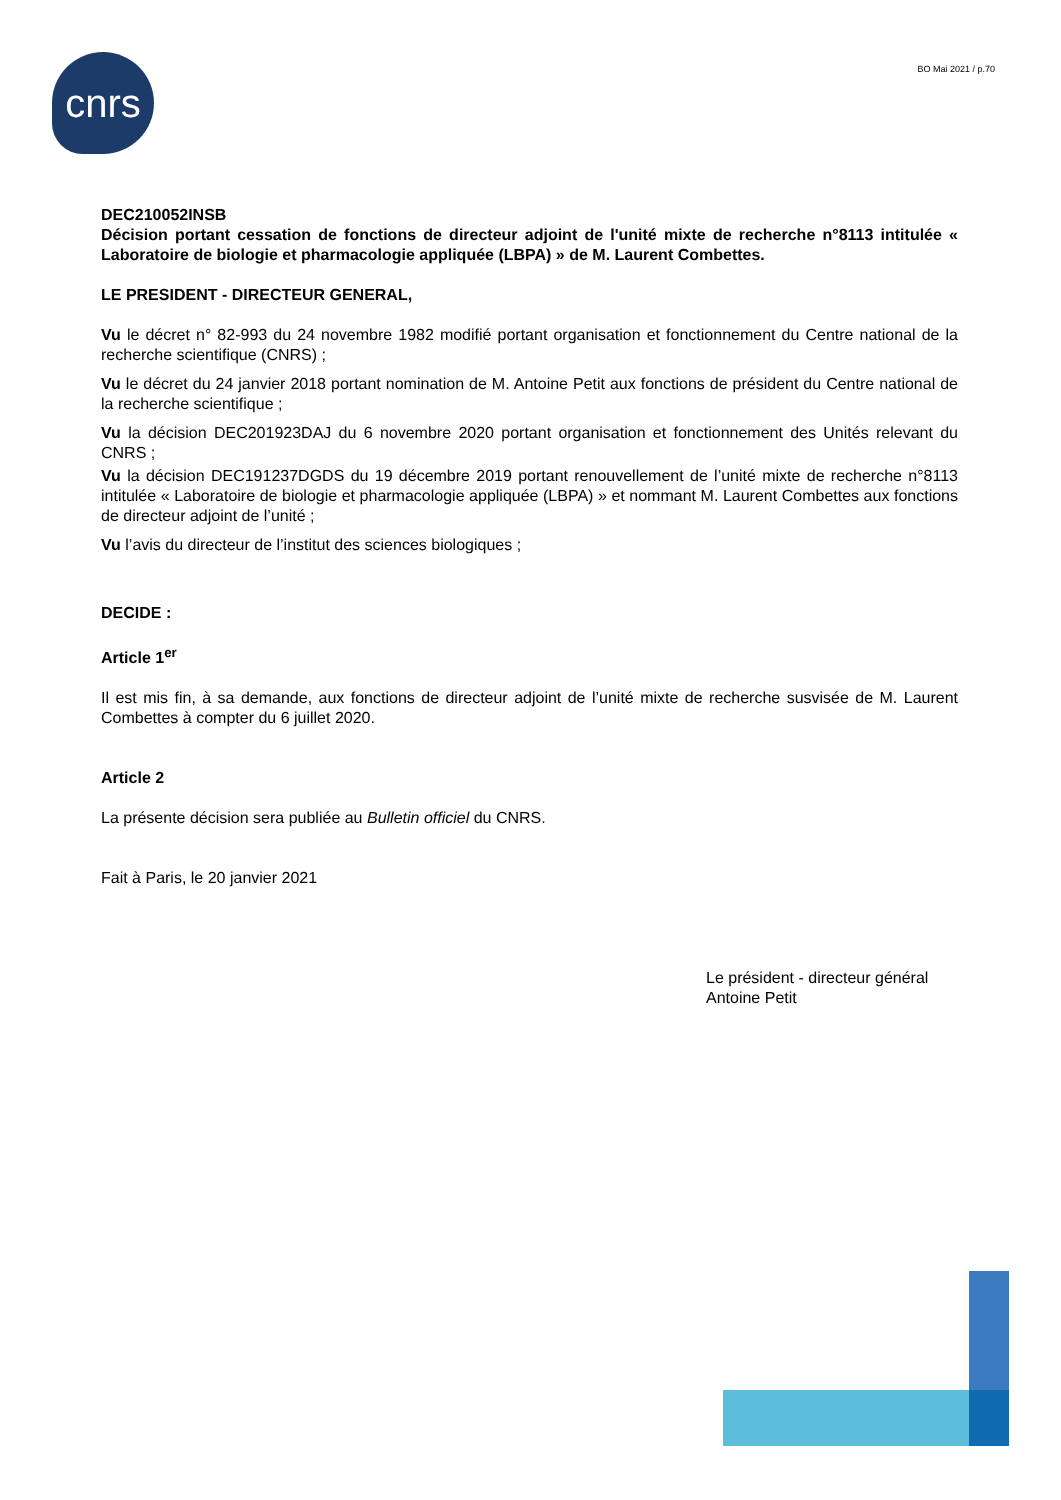cnrs BO Mai 2021 / p.70
DEC210052INSB
Décision portant cessation de fonctions de directeur adjoint de l'unité mixte de recherche n°8113 intitulée « Laboratoire de biologie et pharmacologie appliquée (LBPA) » de M. Laurent Combettes.
LE PRESIDENT - DIRECTEUR GENERAL,
Vu le décret n° 82-993 du 24 novembre 1982 modifié portant organisation et fonctionnement du Centre national de la recherche scientifique (CNRS) ;
Vu le décret du 24 janvier 2018 portant nomination de M. Antoine Petit aux fonctions de président du Centre national de la recherche scientifique ;
Vu la décision DEC201923DAJ du 6 novembre 2020 portant organisation et fonctionnement des Unités relevant du CNRS ;
Vu la décision DEC191237DGDS du 19 décembre 2019 portant renouvellement de l’unité mixte de recherche n°8113 intitulée « Laboratoire de biologie et pharmacologie appliquée (LBPA) » et nommant M. Laurent Combettes aux fonctions de directeur adjoint de l’unité ;
Vu l’avis du directeur de l’institut des sciences biologiques ;
DECIDE :
Article 1<sup>er</sup>
Il est mis fin, à sa demande, aux fonctions de directeur adjoint de l’unité mixte de recherche susvisée de M. Laurent Combettes à compter du 6 juillet 2020.
Article 2
La présente décision sera publiée au Bulletin officiel du CNRS.
Fait à Paris, le 20 janvier 2021
Le président - directeur général
Antoine Petit